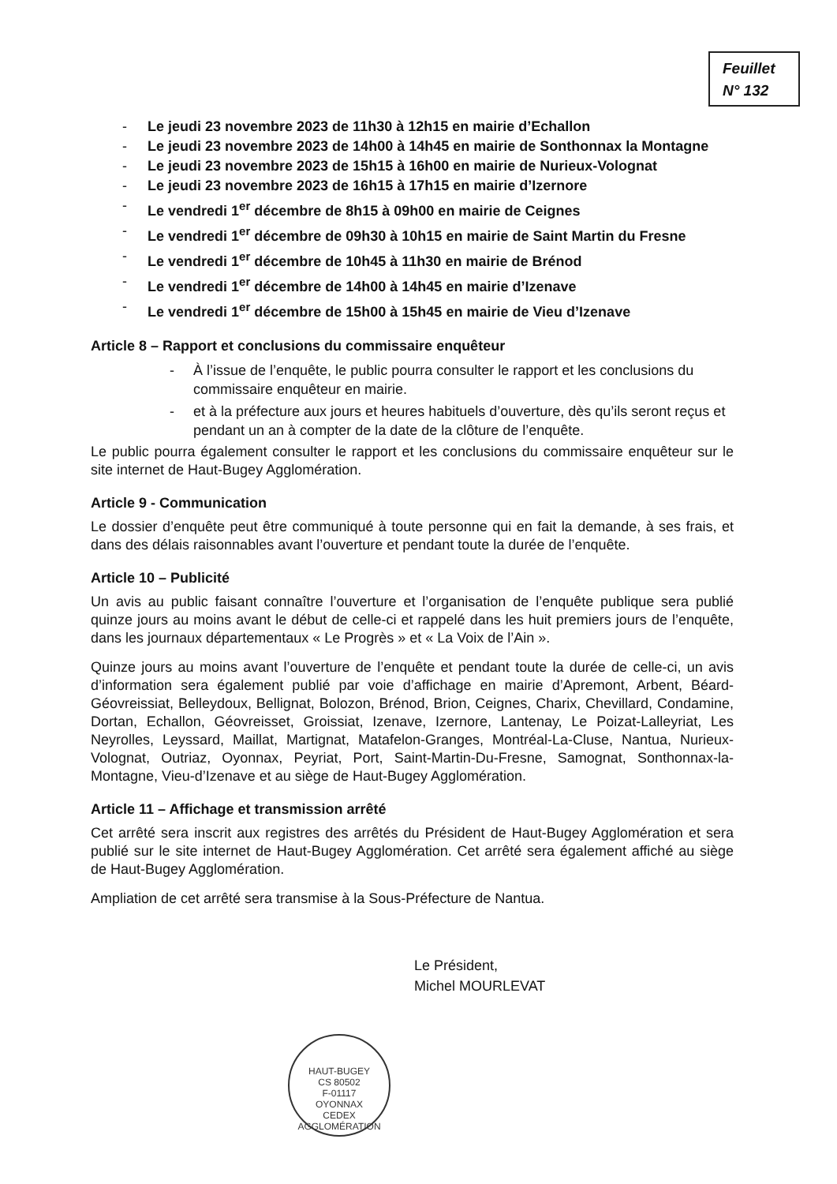Feuillet
N° 132
- Le jeudi 23 novembre 2023 de 11h30 à 12h15 en mairie d’Echallon
- Le jeudi 23 novembre 2023 de 14h00 à 14h45 en mairie de Sonthonnax la Montagne
- Le jeudi 23 novembre 2023 de 15h15 à 16h00 en mairie de Nurieux-Volognat
- Le jeudi 23 novembre 2023 de 16h15 à 17h15 en mairie d’Izernore
- Le vendredi 1<sup>er</sup> décembre de 8h15 à 09h00 en mairie de Ceignes
- Le vendredi 1<sup>er</sup> décembre de 09h30 à 10h15 en mairie de Saint Martin du Fresne
- Le vendredi 1<sup>er</sup> décembre de 10h45 à 11h30 en mairie de Brénod
- Le vendredi 1<sup>er</sup> décembre de 14h00 à 14h45 en mairie d’Izenave
- Le vendredi 1<sup>er</sup> décembre de 15h00 à 15h45 en mairie de Vieu d’Izenave
Article 8 – Rapport et conclusions du commissaire enquêteur
- À l’issue de l’enquête, le public pourra consulter le rapport et les conclusions du commissaire enquêteur en mairie.
- et à la préfecture aux jours et heures habituels d’ouverture, dès qu’ils seront reçus et pendant un an à compter de la date de la clôture de l’enquête.
Le public pourra également consulter le rapport et les conclusions du commissaire enquêteur sur le site internet de Haut-Bugey Agglomération.
Article 9 - Communication
Le dossier d’enquête peut être communiqué à toute personne qui en fait la demande, à ses frais, et dans des délais raisonnables avant l’ouverture et pendant toute la durée de l’enquête.
Article 10 – Publicité
Un avis au public faisant connaître l’ouverture et l’organisation de l’enquête publique sera publié quinze jours au moins avant le début de celle-ci et rappelé dans les huit premiers jours de l’enquête, dans les journaux départementaux « Le Progrès » et « La Voix de l’Ain ».
Quinze jours au moins avant l’ouverture de l’enquête et pendant toute la durée de celle-ci, un avis d’information sera également publié par voie d’affichage en mairie d’Apremont, Arbent, Béard-Géovreissiat, Belleydoux, Bellignat, Bolozon, Brénod, Brion, Ceignes, Charix, Chevillard, Condamine, Dortan, Echallon, Géovreisset, Groissiat, Izenave, Izernore, Lantenay, Le Poizat-Lalleyriat, Les Neyrolles, Leyssard, Maillat, Martignat, Matafelon-Granges, Montréal-La-Cluse, Nantua, Nurieux-Volognat, Outriaz, Oyonnax, Peyriat, Port, Saint-Martin-Du-Fresne, Samognat, Sonthonnax-la-Montagne, Vieu-d’Izenave et au siège de Haut-Bugey Agglomération.
Article 11 – Affichage et transmission arrêté
Cet arrêté sera inscrit aux registres des arrêtés du Président de Haut-Bugey Agglomération et sera publié sur le site internet de Haut-Bugey Agglomération. Cet arrêté sera également affiché au siège de Haut-Bugey Agglomération.
Ampliation de cet arrêté sera transmise à la Sous-Préfecture de Nantua.
Le Président,
Michel MOURLEVAT
HAUT-BUGEY
CS 80502
F-01117
OYONNAX
CEDEX
AGGLOMÉRATION